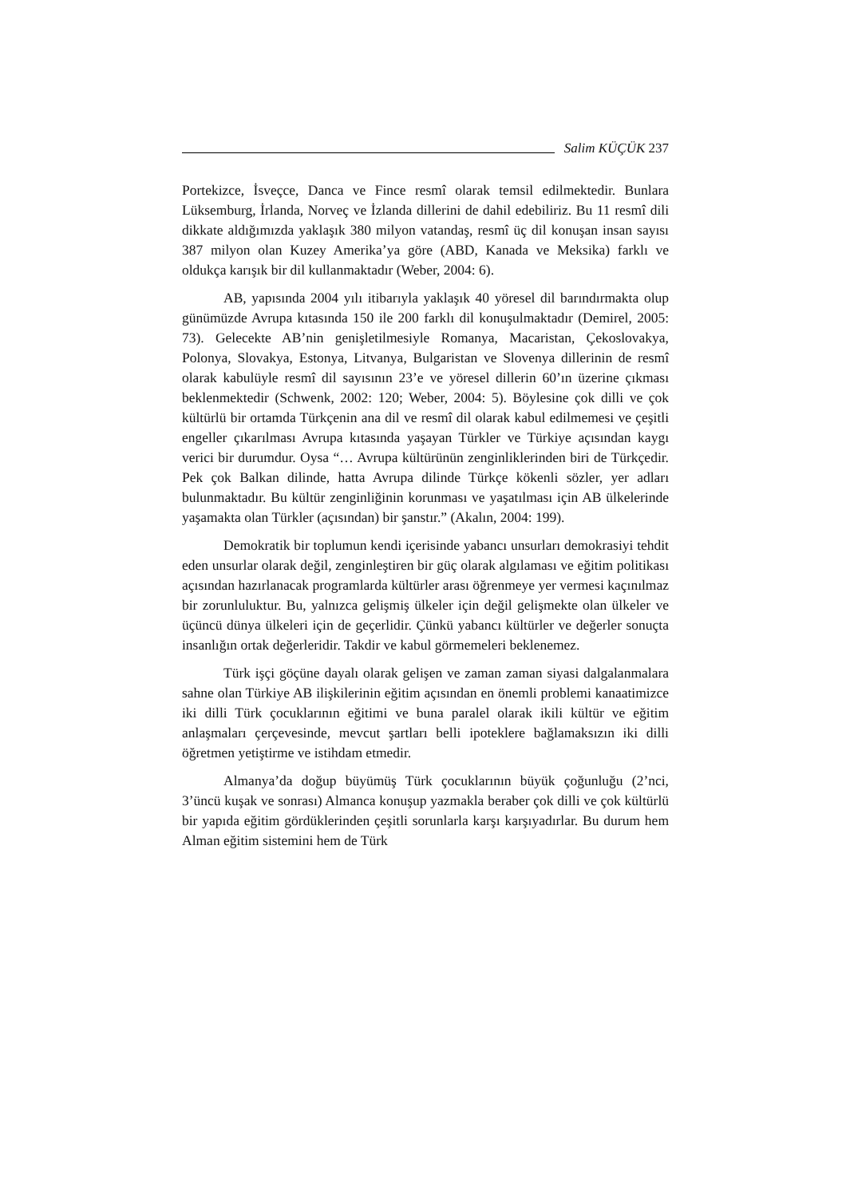Salim KÜÇÜK 237
Portekizce, İsveçce, Danca ve Fince resmî olarak temsil edilmektedir. Bunlara Lüksemburg, İrlanda, Norveç ve İzlanda dillerini de dahil edebiliriz. Bu 11 resmî dili dikkate aldığımızda yaklaşık 380 milyon vatandaş, resmî üç dil konuşan insan sayısı 387 milyon olan Kuzey Amerika’ya göre (ABD, Kanada ve Meksika) farklı ve oldukça karışık bir dil kullanmaktadır (Weber, 2004: 6).
AB, yapısında 2004 yılı itibarıyla yaklaşık 40 yöresel dil barındırmakta olup günümüzde Avrupa kıtasında 150 ile 200 farklı dil konuşulmaktadır (Demirel, 2005: 73). Gelecekte AB’nin genişletilmesiyle Romanya, Macaristan, Çekoslovakya, Polonya, Slovakya, Estonya, Litvanya, Bulgaristan ve Slovenya dillerinin de resmî olarak kabulüyle resmî dil sayısının 23’e ve yöresel dillerin 60’ın üzerine çıkması beklenmektedir (Schwenk, 2002: 120; Weber, 2004: 5). Böylesine çok dilli ve çok kültürlü bir ortamda Türkçenin ana dil ve resmî dil olarak kabul edilmemesi ve çeşitli engeller çıkarılması Avrupa kıtasında yaşayan Türkler ve Türkiye açısından kaygı verici bir durumdur. Oysa “… Avrupa kültürünün zenginliklerinden biri de Türkçedir. Pek çok Balkan dilinde, hatta Avrupa dilinde Türkçe kökenli sözler, yer adları bulunmaktadır. Bu kültür zenginliğinin korunması ve yaşatılması için AB ülkelerinde yaşamakta olan Türkler (açısından) bir şanstır.” (Akalın, 2004: 199).
Demokratik bir toplumun kendi içerisinde yabancı unsurları demokrasiyi tehdit eden unsurlar olarak değil, zenginleştiren bir güç olarak algılaması ve eğitim politikası açısından hazırlanacak programlarda kültürler arası öğrenmeye yer vermesi kaçınılmaz bir zorunluluktur. Bu, yalnızca gelişmiş ülkeler için değil gelişmekte olan ülkeler ve üçüncü dünya ülkeleri için de geçerlidir. Çünkü yabancı kültürler ve değerler sonuçta insanlığın ortak değerleridir. Takdir ve kabul görmemeleri beklenemez.
Türk işçi göçüne dayalı olarak gelişen ve zaman zaman siyasi dalgalanmalara sahne olan Türkiye AB ilişkilerinin eğitim açısından en önemli problemi kanaatimizce iki dilli Türk çocuklarının eğitimi ve buna paralel olarak ikili kültür ve eğitim anlaşmaları çerçevesinde, mevcut şartları belli ipoteklere bağlamaksızın iki dilli öğretmen yetiştirme ve istihdam etmedir.
Almanya’da doğup büyümüş Türk çocuklarının büyük çoğunluğu (2’nci, 3’üncü kuşak ve sonrası) Almanca konuşup yazmakla beraber çok dilli ve çok kültürlü bir yapıda eğitim gördüklerinden çeşitli sorunlarla karşı karşıyadırlar. Bu durum hem Alman eğitim sistemini hem de Türk